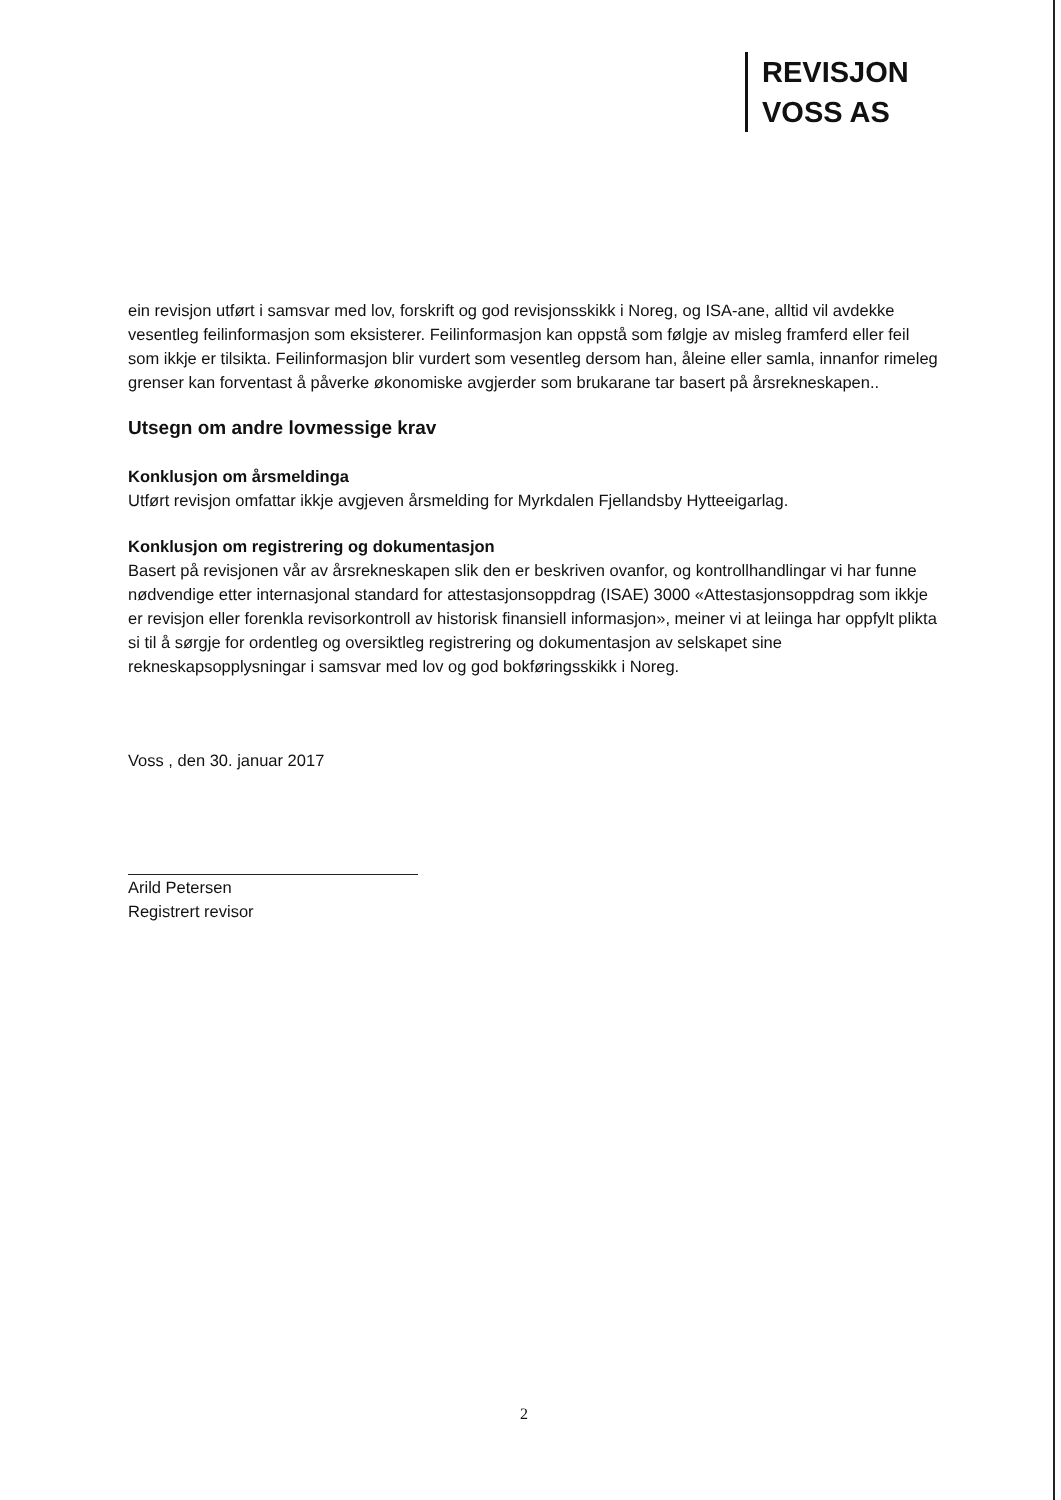REVISJON
VOSS AS
ein revisjon utført i samsvar med lov, forskrift og god revisjonsskikk i Noreg, og ISA-ane, alltid vil avdekke vesentleg feilinformasjon som eksisterer. Feilinformasjon kan oppstå som følgje av misleg framferd eller feil som ikkje er tilsikta. Feilinformasjon blir vurdert som vesentleg dersom han, åleine eller samla, innanfor rimeleg grenser kan forventast å påverke økonomiske avgjerder som brukarane tar basert på årsrekneskapen..
Utsegn om andre lovmessige krav
Konklusjon om årsmeldinga
Utført revisjon omfattar ikkje avgjeven årsmelding for Myrkdalen Fjellandsby Hytteeigarlag.
Konklusjon om registrering og dokumentasjon
Basert på revisjonen vår av årsrekneskapen slik den er beskriven ovanfor, og kontrollhandlingar vi har funne nødvendige etter internasjonal standard for attestasjonsoppdrag (ISAE) 3000 «Attestasjonsoppdrag som ikkje er revisjon eller forenkla revisorkontroll av historisk finansiell informasjon», meiner vi at leiinga har oppfylt plikta si til å sørgje for ordentleg og oversiktleg registrering og dokumentasjon av selskapet sine rekneskapsopplysningar i samsvar med lov og god bokføringsskikk i Noreg.
Voss , den 30. januar 2017
Arild Petersen
Registrert revisor
2